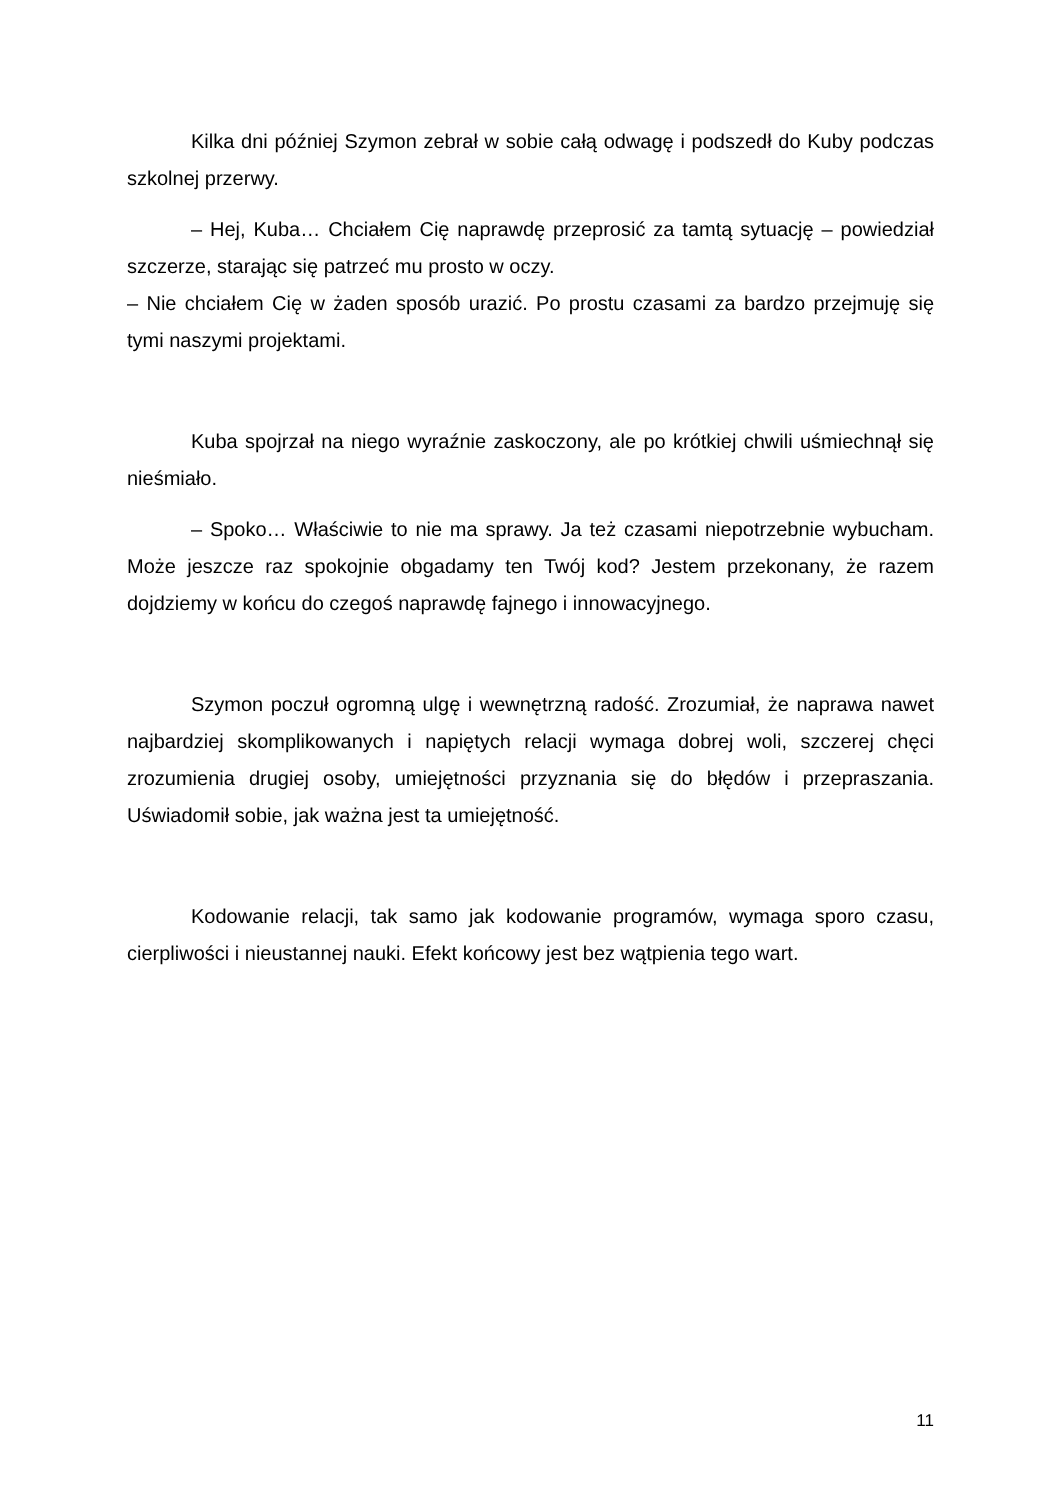Kilka dni później Szymon zebrał w sobie całą odwagę i podszedł do Kuby podczas szkolnej przerwy.
– Hej, Kuba… Chciałem Cię naprawdę przeprosić za tamtą sytuację – powiedział szczerze, starając się patrzeć mu prosto w oczy.
– Nie chciałem Cię w żaden sposób urazić. Po prostu czasami za bardzo przejmuję się tymi naszymi projektami.
Kuba spojrzał na niego wyraźnie zaskoczony, ale po krótkiej chwili uśmiechnął się nieśmiało.
– Spoko… Właściwie to nie ma sprawy. Ja też czasami niepotrzebnie wybucham. Może jeszcze raz spokojnie obgadamy ten Twój kod? Jestem przekonany, że razem dojdziemy w końcu do czegoś naprawdę fajnego i innowacyjnego.
Szymon poczuł ogromną ulgę i wewnętrzną radość. Zrozumiał, że naprawa nawet najbardziej skomplikowanych i napiętych relacji wymaga dobrej woli, szczerej chęci zrozumienia drugiej osoby, umiejętności przyznania się do błędów i przepraszania. Uświadomił sobie, jak ważna jest ta umiejętność.
Kodowanie relacji, tak samo jak kodowanie programów, wymaga sporo czasu, cierpliwości i nieustannej nauki. Efekt końcowy jest bez wątpienia tego wart.
11